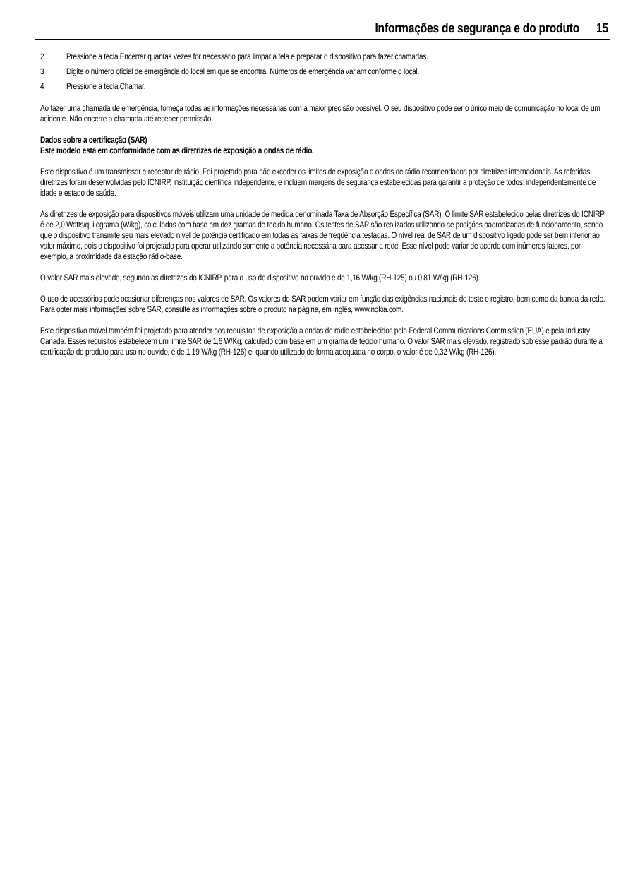Informações de segurança e do produto 15
2 Pressione a tecla Encerrar quantas vezes for necessário para limpar a tela e preparar o dispositivo para fazer chamadas.
3 Digite o número oficial de emergência do local em que se encontra. Números de emergência variam conforme o local.
4 Pressione a tecla Chamar.
Ao fazer uma chamada de emergência, forneça todas as informações necessárias com a maior precisão possível. O seu dispositivo pode ser o único meio de comunicação no local de um acidente. Não encerre a chamada até receber permissão.
Dados sobre a certificação (SAR)
Este modelo está em conformidade com as diretrizes de exposição a ondas de rádio.
Este dispositivo é um transmissor e receptor de rádio. Foi projetado para não exceder os limites de exposição a ondas de rádio recomendados por diretrizes internacionais. As referidas diretrizes foram desenvolvidas pelo ICNIRP, instituição científica independente, e incluem margens de segurança estabelecidas para garantir a proteção de todos, independentemente de idade e estado de saúde.
As diretrizes de exposição para dispositivos móveis utilizam uma unidade de medida denominada Taxa de Absorção Específica (SAR). O limite SAR estabelecido pelas diretrizes do ICNIRP é de 2,0 Watts/quilograma (W/kg), calculados com base em dez gramas de tecido humano. Os testes de SAR são realizados utilizando-se posições padronizadas de funcionamento, sendo que o dispositivo transmite seu mais elevado nível de potência certificado em todas as faixas de freqüência testadas. O nível real de SAR de um dispositivo ligado pode ser bem inferior ao valor máximo, pois o dispositivo foi projetado para operar utilizando somente a potência necessária para acessar a rede. Esse nível pode variar de acordo com inúmeros fatores, por exemplo, a proximidade da estação rádio-base.
O valor SAR mais elevado, segundo as diretrizes do ICNIRP, para o uso do dispositivo no ouvido é de 1,16 W/kg (RH-125) ou 0,81 W/kg (RH-126).
O uso de acessórios pode ocasionar diferenças nos valores de SAR. Os valores de SAR podem variar em função das exigências nacionais de teste e registro, bem como da banda da rede. Para obter mais informações sobre SAR, consulte as informações sobre o produto na página, em inglês, www.nokia.com.
Este dispositivo móvel também foi projetado para atender aos requisitos de exposição a ondas de rádio estabelecidos pela Federal Communications Commission (EUA) e pela Industry Canada. Esses requisitos estabelecem um limite SAR de 1,6 W/Kg, calculado com base em um grama de tecido humano. O valor SAR mais elevado, registrado sob esse padrão durante a certificação do produto para uso no ouvido, é de 1,19 W/kg (RH-126) e, quando utilizado de forma adequada no corpo, o valor é de 0,32 W/kg (RH-126).